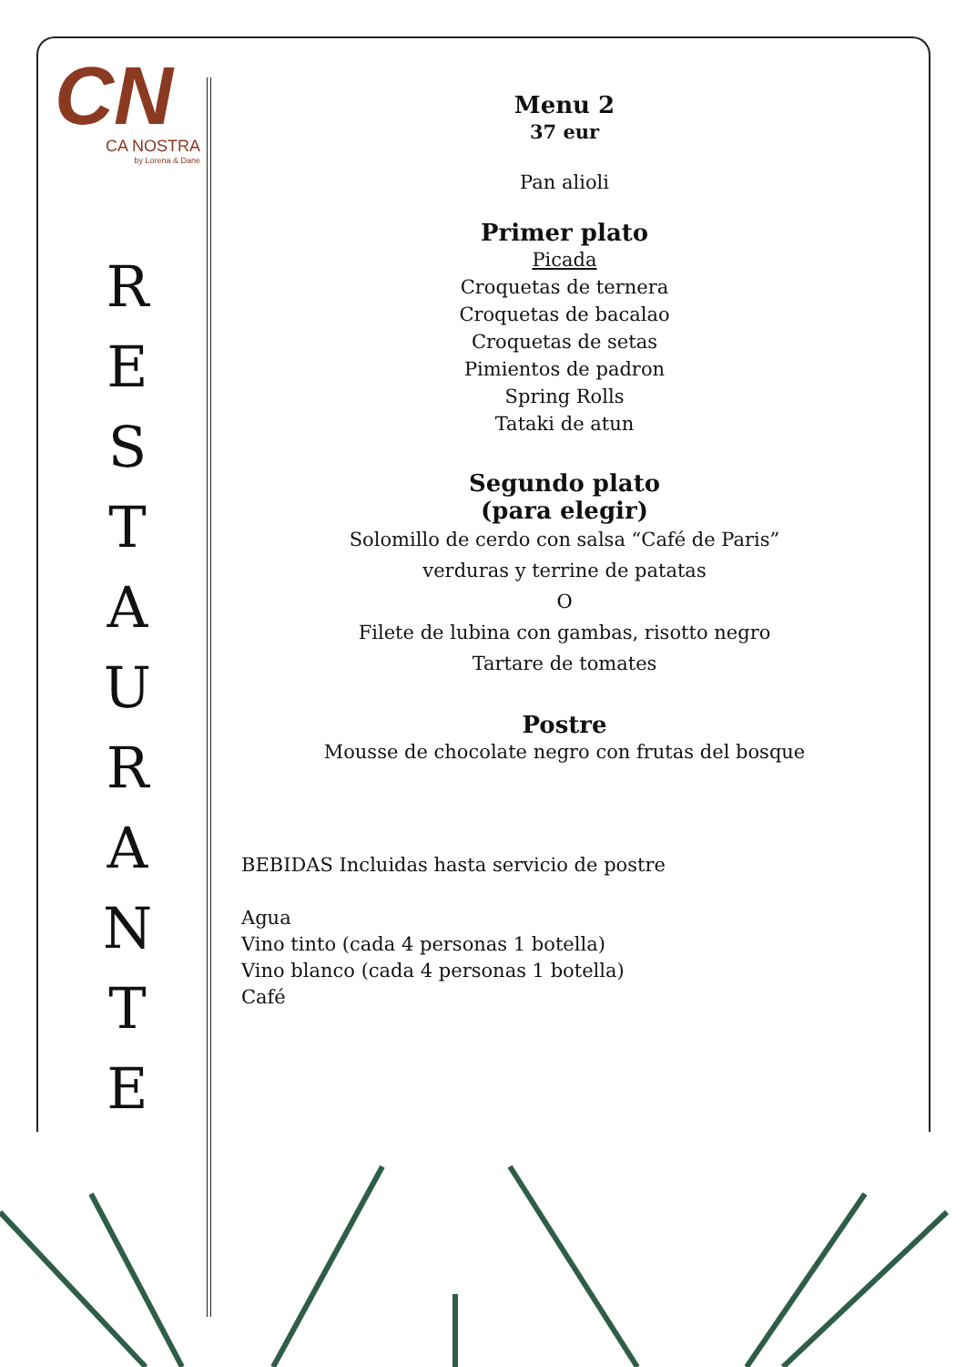CN
CA NOSTRA
by Lorena & Dane
R
E
S
T
A
U
R
A
N
T
E
Menu 2
37 eur
Pan alioli
Primer plato
Picada
Croquetas de ternera
Croquetas de bacalao
Croquetas de setas
Pimientos de padron
Spring Rolls
Tataki de atun
Segundo plato
(para elegir)
Solomillo de cerdo con salsa “Café de Paris”
verduras y terrine de patatas
O
Filete de lubina con gambas, risotto negro
Tartare de tomates
Postre
Mousse de chocolate negro con frutas del bosque
BEBIDAS Incluidas hasta servicio de postre
Agua
Vino tinto (cada 4 personas 1 botella)
Vino blanco (cada 4 personas 1 botella)
Café